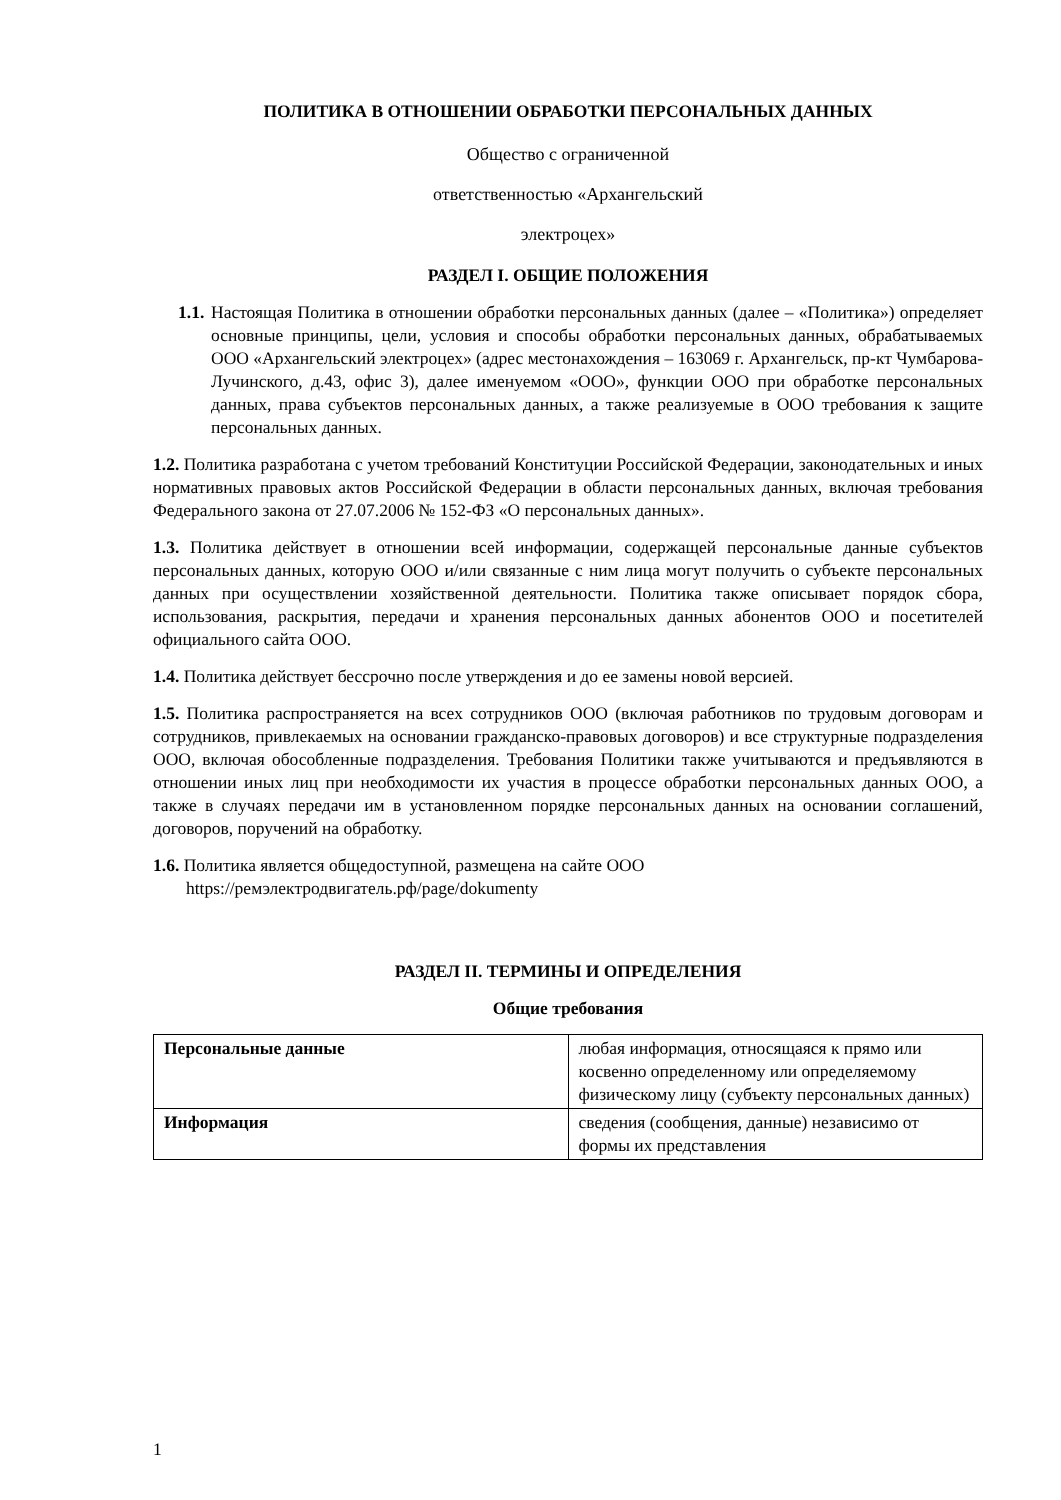ПОЛИТИКА В ОТНОШЕНИИ ОБРАБОТКИ ПЕРСОНАЛЬНЫХ ДАННЫХ
Общество с ограниченной
ответственностью «Архангельский
электроцех»
РАЗДЕЛ I. ОБЩИЕ ПОЛОЖЕНИЯ
1.1.
Настоящая Политика в отношении обработки персональных данных (далее – «Политика») определяет основные принципы, цели, условия и способы обработки персональных данных, обрабатываемых ООО «Архангельский электроцех» (адрес местонахождения – 163069 г. Архангельск, пр-кт Чумбарова-Лучинского, д.43, офис 3), далее именуемом «ООО», функции ООО при обработке персональных данных, права субъектов персональных данных, а также реализуемые в ООО требования к защите персональных данных.
1.2. Политика разработана с учетом требований Конституции Российской Федерации, законодательных и иных нормативных правовых актов Российской Федерации в области персональных данных, включая требования Федерального закона от 27.07.2006 № 152-ФЗ «О персональных данных».
1.3. Политика действует в отношении всей информации, содержащей персональные данные субъектов персональных данных, которую ООО и/или связанные с ним лица могут получить о субъекте персональных данных при осуществлении хозяйственной деятельности. Политика также описывает порядок сбора, использования, раскрытия, передачи и хранения персональных данных абонентов ООО и посетителей официального сайта ООО.
1.4. Политика действует бессрочно после утверждения и до ее замены новой версией.
1.5. Политика распространяется на всех сотрудников ООО (включая работников по трудовым договорам и сотрудников, привлекаемых на основании гражданско-правовых договоров) и все структурные подразделения ООО, включая обособленные подразделения. Требования Политики также учитываются и предъявляются в отношении иных лиц при необходимости их участия в процессе обработки персональных данных ООО, а также в случаях передачи им в установленном порядке персональных данных на основании соглашений, договоров, поручений на обработку.
1.6. Политика является общедоступной, размещена на сайте ООО
https://ремэлектродвигатель.рф/page/dokumenty
РАЗДЕЛ II. ТЕРМИНЫ И ОПРЕДЕЛЕНИЯ
Общие требования
| Персональные данные | любая информация, относящаяся к прямо или косвенно определенному или определяемому физическому лицу (субъекту персональных данных) |
| Информация | сведения (сообщения, данные) независимо от формы их представления |
1